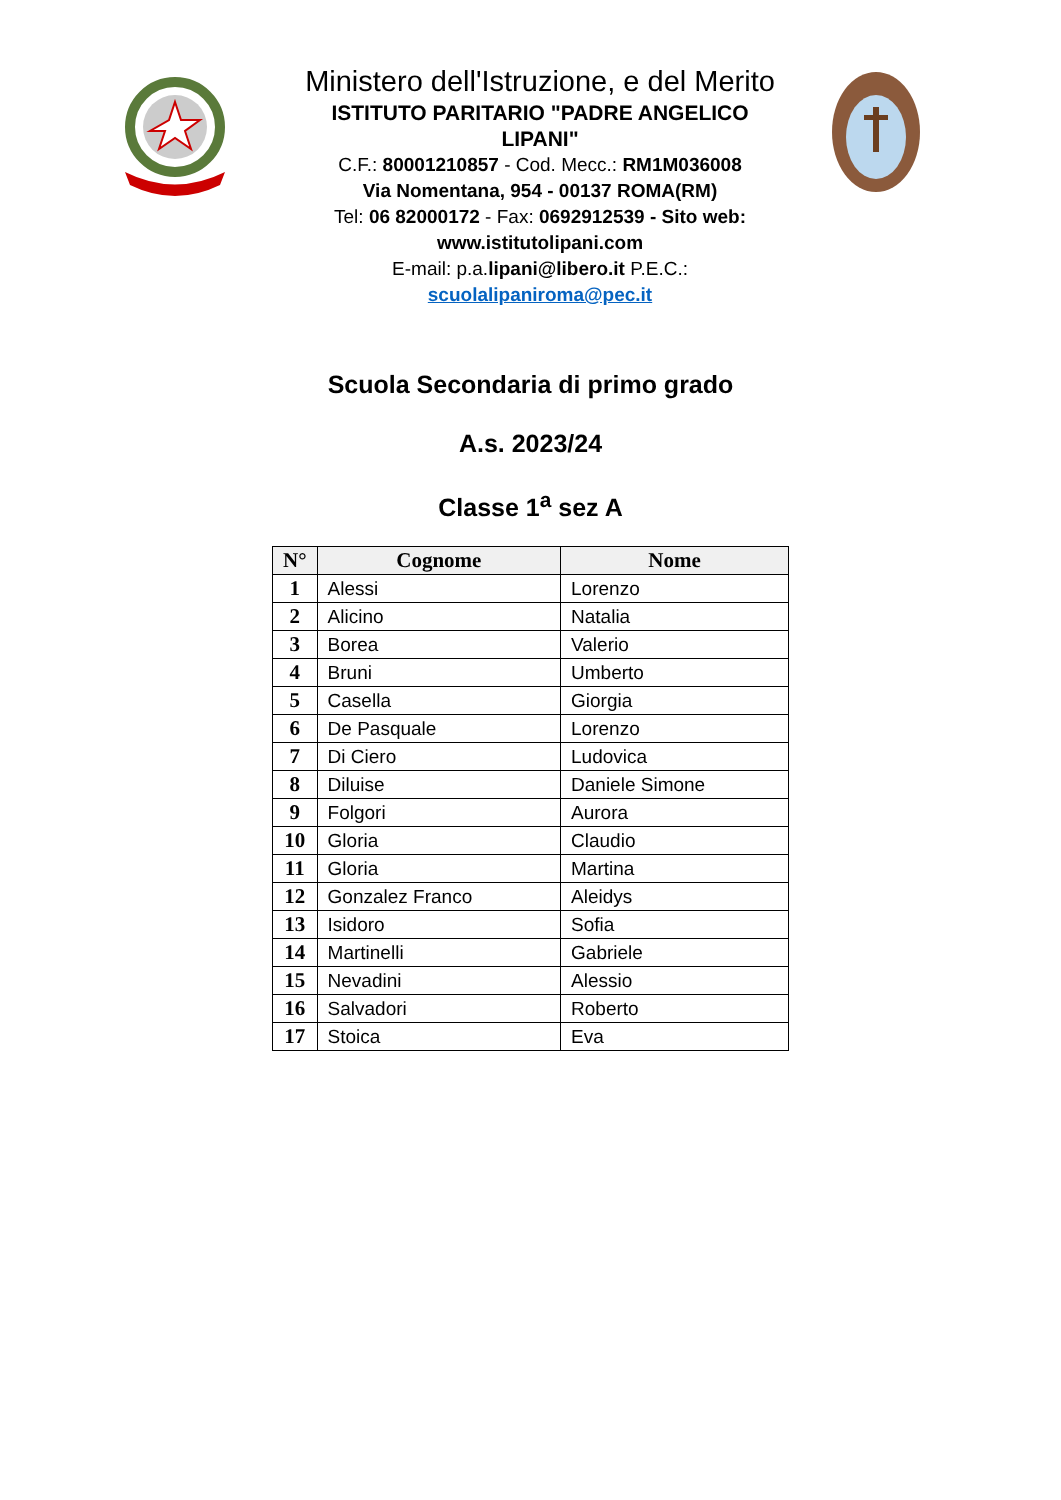Ministero dell'Istruzione, e del Merito
ISTITUTO PARITARIO "PADRE ANGELICO LIPANI"
C.F.: 80001210857 - Cod. Mecc.: RM1M036008
Via Nomentana, 954 - 00137 ROMA(RM)
Tel: 06 82000172 - Fax: 0692912539 - Sito web: www.istitutolipani.com
E-mail: p.a.lipani@libero.it P.E.C.: scuolalipaniroma@pec.it
Scuola Secondaria di primo grado
A.s. 2023/24
Classe 1<sup>a</sup> sez A
| N° | Cognome | Nome |
| --- | --- | --- |
| 1 | Alessi | Lorenzo |
| 2 | Alicino | Natalia |
| 3 | Borea | Valerio |
| 4 | Bruni | Umberto |
| 5 | Casella | Giorgia |
| 6 | De Pasquale | Lorenzo |
| 7 | Di Ciero | Ludovica |
| 8 | Diluise | Daniele Simone |
| 9 | Folgori | Aurora |
| 10 | Gloria | Claudio |
| 11 | Gloria | Martina |
| 12 | Gonzalez Franco | Aleidys |
| 13 | Isidoro | Sofia |
| 14 | Martinelli | Gabriele |
| 15 | Nevadini | Alessio |
| 16 | Salvadori | Roberto |
| 17 | Stoica | Eva |